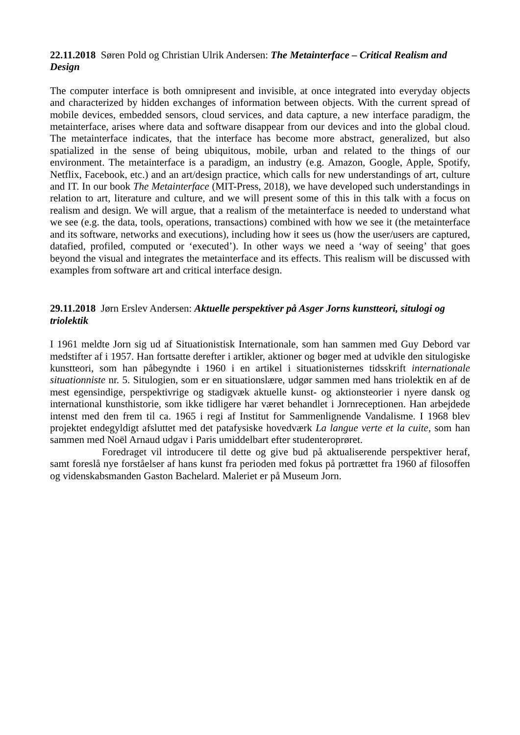22.11.2018 Søren Pold og Christian Ulrik Andersen: The Metainterface – Critical Realism and Design
The computer interface is both omnipresent and invisible, at once integrated into everyday objects and characterized by hidden exchanges of information between objects. With the current spread of mobile devices, embedded sensors, cloud services, and data capture, a new interface paradigm, the metainterface, arises where data and software disappear from our devices and into the global cloud. The metainterface indicates, that the interface has become more abstract, generalized, but also spatialized in the sense of being ubiquitous, mobile, urban and related to the things of our environment. The metainterface is a paradigm, an industry (e.g. Amazon, Google, Apple, Spotify, Netflix, Facebook, etc.) and an art/design practice, which calls for new understandings of art, culture and IT. In our book The Metainterface (MIT-Press, 2018), we have developed such understandings in relation to art, literature and culture, and we will present some of this in this talk with a focus on realism and design. We will argue, that a realism of the metainterface is needed to understand what we see (e.g. the data, tools, operations, transactions) combined with how we see it (the metainterface and its software, networks and executions), including how it sees us (how the user/users are captured, datafied, profiled, computed or ‘executed’). In other ways we need a ‘way of seeing’ that goes beyond the visual and integrates the metainterface and its effects. This realism will be discussed with examples from software art and critical interface design.
29.11.2018 Jørn Erslev Andersen: Aktuelle perspektiver på Asger Jorns kunstteori, situlogi og triolektik
I 1961 meldte Jorn sig ud af Situationistisk Internationale, som han sammen med Guy Debord var medstifter af i 1957. Han fortsatte derefter i artikler, aktioner og bøger med at udvikle den situlogiske kunstteori, som han påbegyndte i 1960 i en artikel i situationisternes tidsskrift internationale situationniste nr. 5. Situlogien, som er en situationslære, udgør sammen med hans triolektik en af de mest egensindige, perspektivrige og stadigvæk aktuelle kunst- og aktionsteorier i nyere dansk og international kunsthistorie, som ikke tidligere har været behandlet i Jornreceptionen. Han arbejdede intenst med den frem til ca. 1965 i regi af Institut for Sammenlignende Vandalisme. I 1968 blev projektet endegyldigt afsluttet med det patafysiske hovedværk La langue verte et la cuite, som han sammen med Noël Arnaud udgav i Paris umiddelbart efter studenteroprøret.
Foredraget vil introducere til dette og give bud på aktualiserende perspektiver heraf, samt foreslå nye forståelser af hans kunst fra perioden med fokus på portrættet fra 1960 af filosoffen og videnskabsmanden Gaston Bachelard. Maleriet er på Museum Jorn.